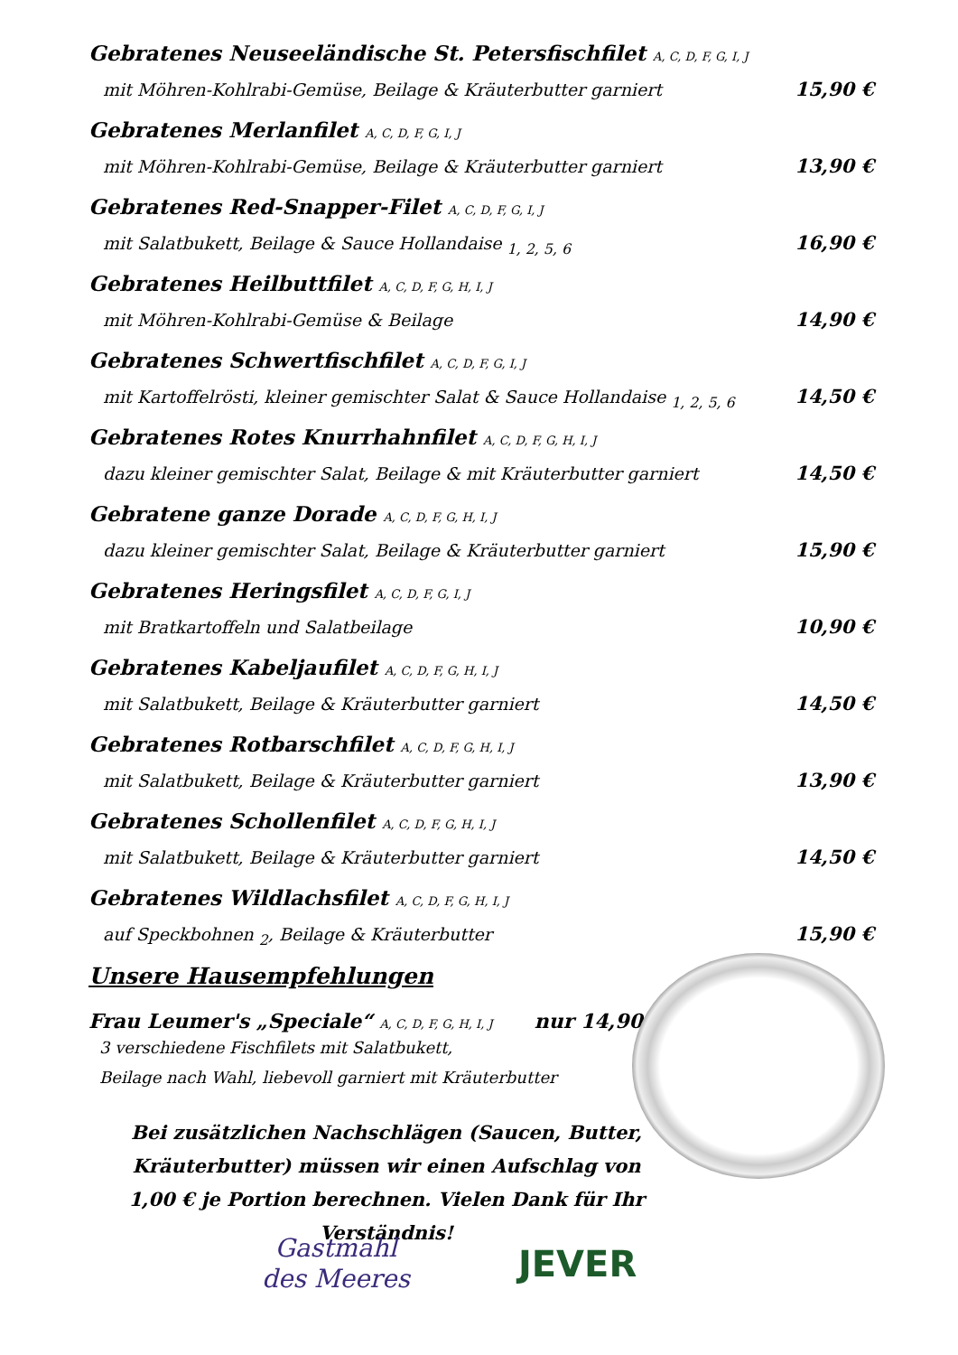Gebratenes Neuseeländische St. Petersfischfilet A, C, D, F, G, I, J
mit Möhren-Kohlrabi-Gemüse, Beilage & Kräuterbutter garniert 15,90 €
Gebratenes Merlanfilet A, C, D, F, G, I, J
mit Möhren-Kohlrabi-Gemüse, Beilage & Kräuterbutter garniert 13,90 €
Gebratenes Red-Snapper-Filet A, C, D, F, G, I, J
mit Salatbukett, Beilage & Sauce Hollandaise <sub>1, 2, 5, 6</sub> 16,90 €
Gebratenes Heilbuttfilet A, C, D, F, G, H, I, J
mit Möhren-Kohlrabi-Gemüse & Beilage 14,90 €
Gebratenes Schwertfischfilet A, C, D, F, G, I, J
mit Kartoffelrösti, kleiner gemischter Salat & Sauce Hollandaise <sub>1, 2, 5, 6</sub> 14,50 €
Gebratenes Rotes Knurrhahnfilet A, C, D, F, G, H, I, J
dazu kleiner gemischter Salat, Beilage & mit Kräuterbutter garniert 14,50 €
Gebratene ganze Dorade A, C, D, F, G, H, I, J
dazu kleiner gemischter Salat, Beilage & Kräuterbutter garniert 15,90 €
Gebratenes Heringsfilet A, C, D, F, G, I, J
mit Bratkartoffeln und Salatbeilage 10,90 €
Gebratenes Kabeljaufilet A, C, D, F, G, H, I, J
mit Salatbukett, Beilage & Kräuterbutter garniert 14,50 €
Gebratenes Rotbarschfilet A, C, D, F, G, H, I, J
mit Salatbukett, Beilage & Kräuterbutter garniert 13,90 €
Gebratenes Schollenfilet A, C, D, F, G, H, I, J
mit Salatbukett, Beilage & Kräuterbutter garniert 14,50 €
Gebratenes Wildlachsfilet A, C, D, F, G, H, I, J
auf Speckbohnen <sub>2</sub>, Beilage & Kräuterbutter 15,90 €
Unsere Hausempfehlungen
Frau Leumer's „Speciale“ A, C, D, F, G, H, I, J nur 14,90 €
3 verschiedene Fischfilets mit Salatbukett,
Beilage nach Wahl, liebevoll garniert mit Kräuterbutter
Bei zusätzlichen Nachschlägen (Saucen, Butter, Kräuterbutter) müssen wir einen Aufschlag von 1,00 € je Portion berechnen. Vielen Dank für Ihr Verständnis!
Gastmahl
des Meeres
JEVER